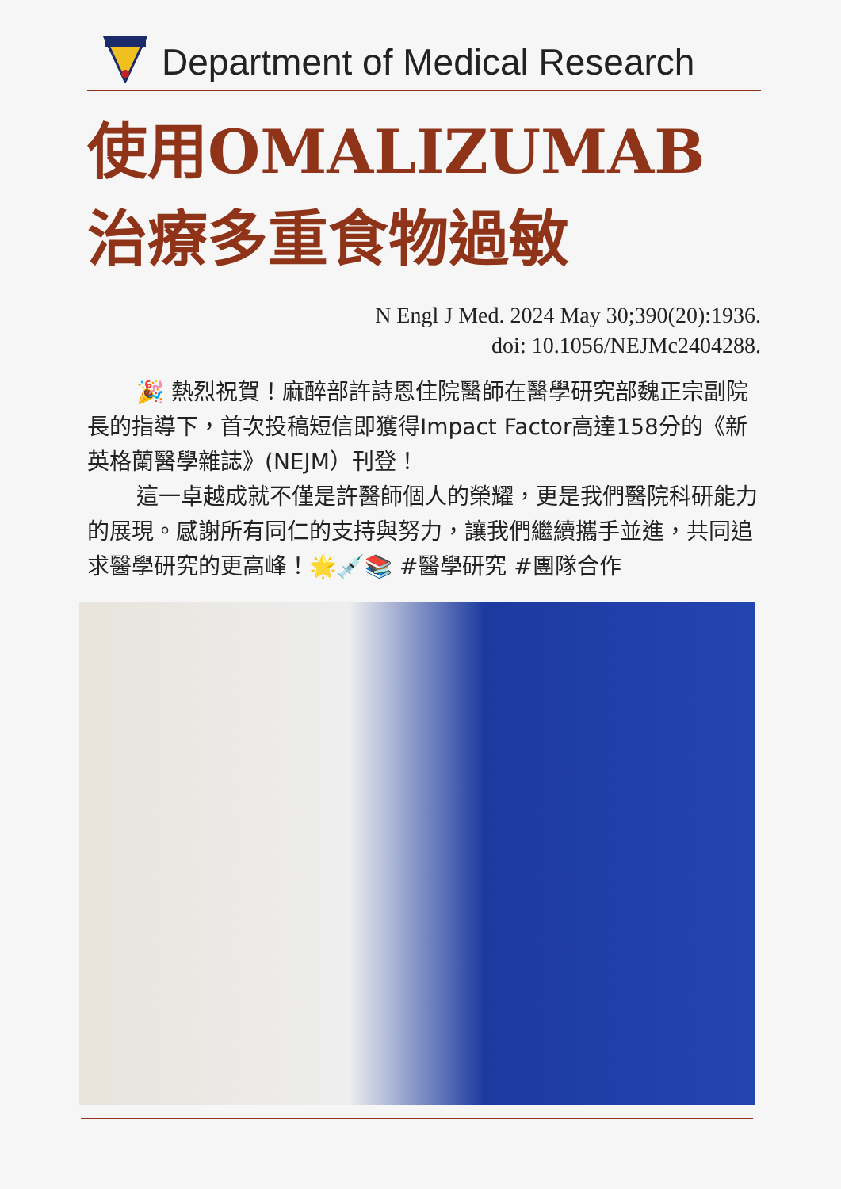Department of Medical Research
使用OMALIZUMAB
治療多重食物過敏
N Engl J Med. 2024 May 30;390(20):1936.
doi: 10.1056/NEJMc2404288.
🎉 熱烈祝賀！麻醉部許詩恩住院醫師在醫學研究部魏正宗副院長的指導下，首次投稿短信即獲得Impact Factor高達158分的《新英格蘭醫學雜誌》(NEJM）刊登！
這一卓越成就不僅是許醫師個人的榮耀，更是我們醫院科研能力的展現。感謝所有同仁的支持與努力，讓我們繼續攜手並進，共同追求醫學研究的更高峰！🌟💉📚 #醫學研究 #團隊合作